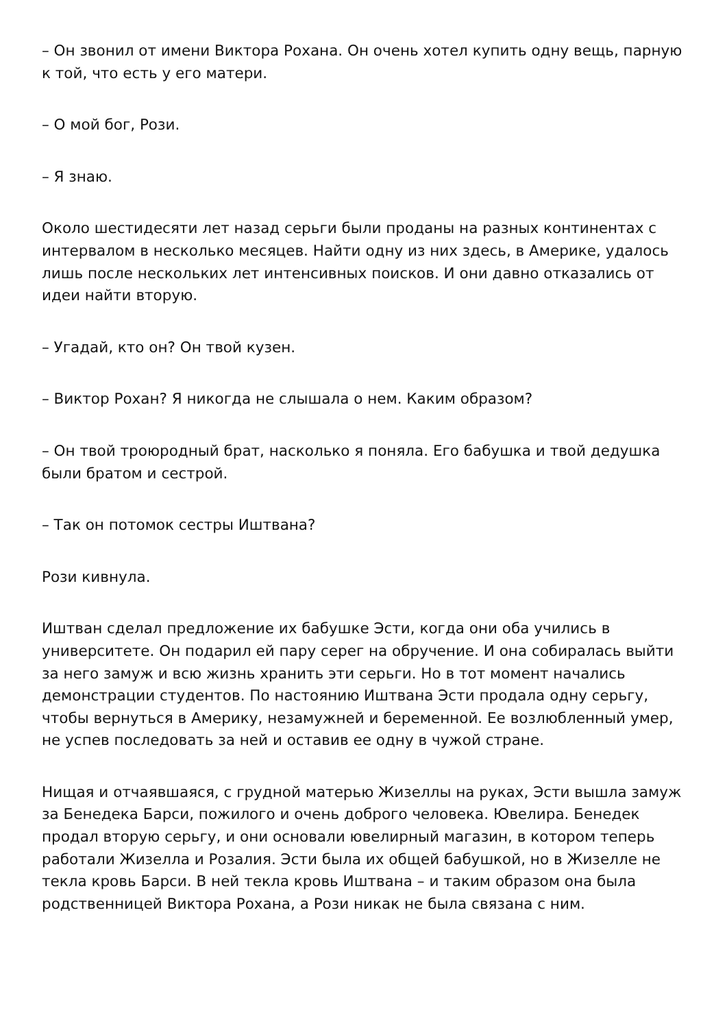– Он звонил от имени Виктора Рохана. Он очень хотел купить одну вещь, парную к той, что есть у его матери.
– О мой бог, Рози.
– Я знаю.
Около шестидесяти лет назад серьги были проданы на разных континентах с интервалом в несколько месяцев. Найти одну из них здесь, в Америке, удалось лишь после нескольких лет интенсивных поисков. И они давно отказались от идеи найти вторую.
– Угадай, кто он? Он твой кузен.
– Виктор Рохан? Я никогда не слышала о нем. Каким образом?
– Он твой троюродный брат, насколько я поняла. Его бабушка и твой дедушка были братом и сестрой.
– Так он потомок сестры Иштвана?
Рози кивнула.
Иштван сделал предложение их бабушке Эсти, когда они оба учились в университете. Он подарил ей пару серег на обручение. И она собиралась выйти за него замуж и всю жизнь хранить эти серьги. Но в тот момент начались демонстрации студентов. По настоянию Иштвана Эсти продала одну серьгу, чтобы вернуться в Америку, незамужней и беременной. Ее возлюбленный умер, не успев последовать за ней и оставив ее одну в чужой стране.
Нищая и отчаявшаяся, с грудной матерью Жизеллы на руках, Эсти вышла замуж за Бенедека Барси, пожилого и очень доброго человека. Ювелира. Бенедек продал вторую серьгу, и они основали ювелирный магазин, в котором теперь работали Жизелла и Розалия. Эсти была их общей бабушкой, но в Жизелле не текла кровь Барси. В ней текла кровь Иштвана – и таким образом она была родственницей Виктора Рохана, а Рози никак не была связана с ним.